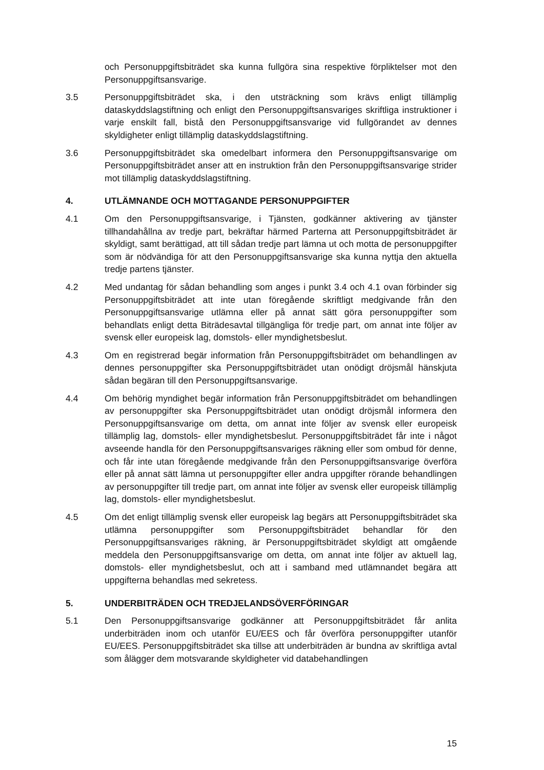och Personuppgiftsbiträdet ska kunna fullgöra sina respektive förpliktelser mot den Personuppgiftsansvarige.
3.5 Personuppgiftsbiträdet ska, i den utsträckning som krävs enligt tillämplig dataskyddslagstiftning och enligt den Personuppgiftsansvariges skriftliga instruktioner i varje enskilt fall, bistå den Personuppgiftsansvarige vid fullgörandet av dennes skyldigheter enligt tillämplig dataskyddslagstiftning.
3.6 Personuppgiftsbiträdet ska omedelbart informera den Personuppgiftsansvarige om Personuppgiftsbiträdet anser att en instruktion från den Personuppgiftsansvarige strider mot tillämplig dataskyddslagstiftning.
4. UTLÄMNANDE OCH MOTTAGANDE PERSONUPPGIFTER
4.1 Om den Personuppgiftsansvarige, i Tjänsten, godkänner aktivering av tjänster tillhandahållna av tredje part, bekräftar härmed Parterna att Personuppgiftsbiträdet är skyldigt, samt berättigad, att till sådan tredje part lämna ut och motta de personuppgifter som är nödvändiga för att den Personuppgiftsansvarige ska kunna nyttja den aktuella tredje partens tjänster.
4.2 Med undantag för sådan behandling som anges i punkt 3.4 och 4.1 ovan förbinder sig Personuppgiftsbiträdet att inte utan föregående skriftligt medgivande från den Personuppgiftsansvarige utlämna eller på annat sätt göra personuppgifter som behandlats enligt detta Biträdesavtal tillgängliga för tredje part, om annat inte följer av svensk eller europeisk lag, domstols- eller myndighetsbeslut.
4.3 Om en registrerad begär information från Personuppgiftsbiträdet om behandlingen av dennes personuppgifter ska Personuppgiftsbiträdet utan onödigt dröjsmål hänskjuta sådan begäran till den Personuppgiftsansvarige.
4.4 Om behörig myndighet begär information från Personuppgiftsbiträdet om behandlingen av personuppgifter ska Personuppgiftsbiträdet utan onödigt dröjsmål informera den Personuppgiftsansvarige om detta, om annat inte följer av svensk eller europeisk tillämplig lag, domstols- eller myndighetsbeslut. Personuppgiftsbiträdet får inte i något avseende handla för den Personuppgiftsansvariges räkning eller som ombud för denne, och får inte utan föregående medgivande från den Personuppgiftsansvarige överföra eller på annat sätt lämna ut personuppgifter eller andra uppgifter rörande behandlingen av personuppgifter till tredje part, om annat inte följer av svensk eller europeisk tillämplig lag, domstols- eller myndighetsbeslut.
4.5 Om det enligt tillämplig svensk eller europeisk lag begärs att Personuppgiftsbiträdet ska utlämna personuppgifter som Personuppgiftsbiträdet behandlar för den Personuppgiftsansvariges räkning, är Personuppgiftsbiträdet skyldigt att omgående meddela den Personuppgiftsansvarige om detta, om annat inte följer av aktuell lag, domstols- eller myndighetsbeslut, och att i samband med utlämnandet begära att uppgifterna behandlas med sekretess.
5. UNDERBITRÄDEN OCH TREDJELANDSÖVERFÖRINGAR
5.1 Den Personuppgiftsansvarige godkänner att Personuppgiftsbiträdet får anlita underbiträden inom och utanför EU/EES och får överföra personuppgifter utanför EU/EES. Personuppgiftsbiträdet ska tillse att underbiträden är bundna av skriftliga avtal som ålägger dem motsvarande skyldigheter vid databehandlingen
15